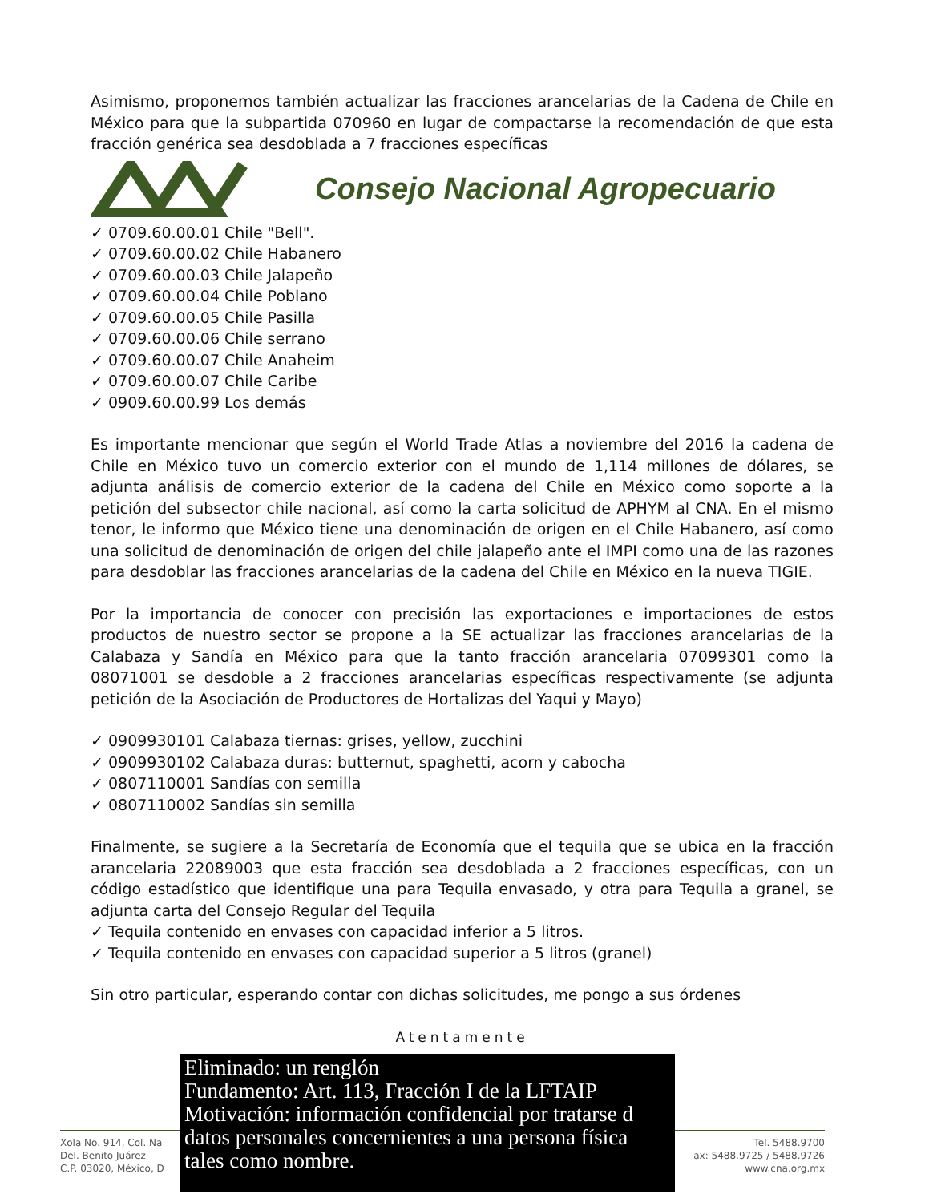Asimismo, proponemos también actualizar las fracciones arancelarias de la Cadena de Chile en México para que la subpartida 070960 en lugar de compactarse la recomendación de que esta fracción genérica sea desdoblada a 7 fracciones específicas
Consejo Nacional Agropecuario
0709.60.00.01 Chile "Bell".
0709.60.00.02 Chile Habanero
0709.60.00.03 Chile Jalapeño
0709.60.00.04 Chile Poblano
0709.60.00.05 Chile Pasilla
0709.60.00.06 Chile serrano
0709.60.00.07 Chile Anaheim
0709.60.00.07 Chile Caribe
0909.60.00.99 Los demás
Es importante mencionar que según el World Trade Atlas a noviembre del 2016 la cadena de Chile en México tuvo un comercio exterior con el mundo de 1,114 millones de dólares, se adjunta análisis de comercio exterior de la cadena del Chile en México como soporte a la petición del subsector chile nacional, así como la carta solicitud de APHYM al CNA. En el mismo tenor, le informo que México tiene una denominación de origen en el Chile Habanero, así como una solicitud de denominación de origen del chile jalapeño ante el IMPI como una de las razones para desdoblar las fracciones arancelarias de la cadena del Chile en México en la nueva TIGIE.
Por la importancia de conocer con precisión las exportaciones e importaciones de estos productos de nuestro sector se propone a la SE actualizar las fracciones arancelarias de la Calabaza y Sandía en México para que la tanto fracción arancelaria 07099301 como la 08071001 se desdoble a 2 fracciones arancelarias específicas respectivamente (se adjunta petición de la Asociación de Productores de Hortalizas del Yaqui y Mayo)
0909930101 Calabaza tiernas: grises, yellow, zucchini
0909930102 Calabaza duras: butternut, spaghetti, acorn y cabocha
0807110001 Sandías con semilla
0807110002 Sandías sin semilla
Finalmente, se sugiere a la Secretaría de Economía que el tequila que se ubica en la fracción arancelaria 22089003 que esta fracción sea desdoblada a 2 fracciones específicas, con un código estadístico que identifique una para Tequila envasado, y otra para Tequila a granel, se adjunta carta del Consejo Regular del Tequila
Tequila contenido en envases con capacidad inferior a 5 litros.
Tequila contenido en envases con capacidad superior a 5 litros (granel)
Sin otro particular, esperando contar con dichas solicitudes, me pongo a sus órdenes
Atentamente
Xola No. 914, Col. Na
Del. Benito Juárez
C.P. 03020, México, D
Tel. 5488.9700
ax: 5488.9725 / 5488.9726
www.cna.org.mx
Eliminado: un renglón
Fundamento: Art. 113, Fracción I de la LFTAIP
Motivación: información confidencial por tratarse d
datos personales concernientes a una persona física
tales como nombre.